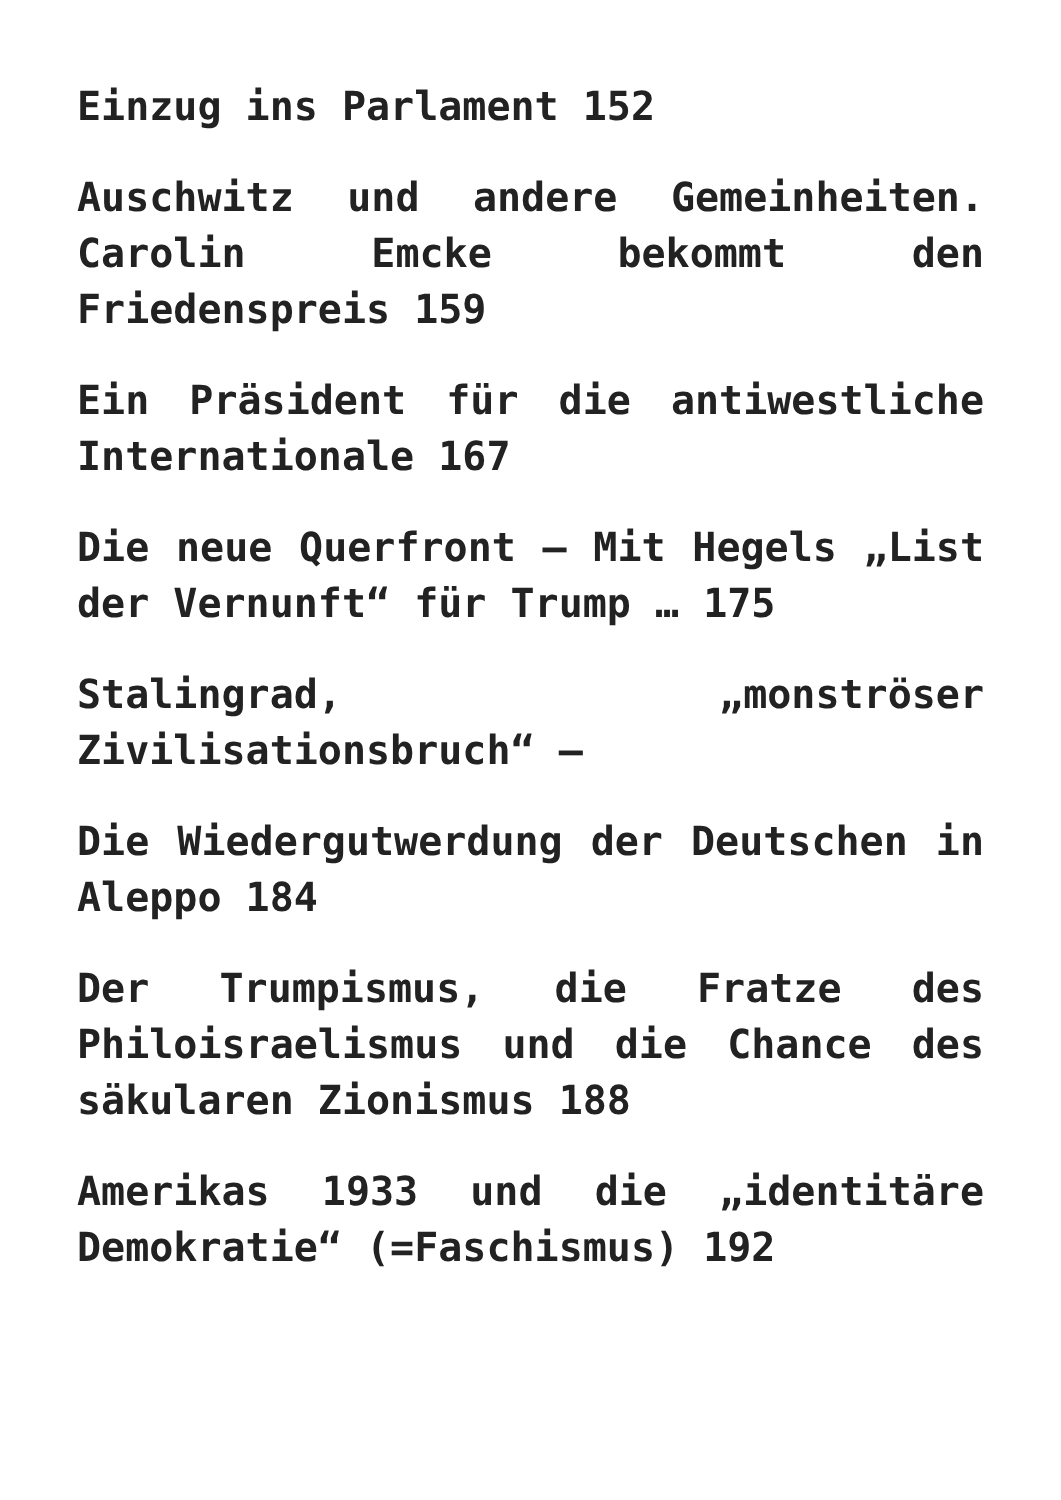Einzug ins Parlament 152
Auschwitz und andere Gemeinheiten. Carolin Emcke bekommt den Friedenspreis 159
Ein Präsident für die antiwestliche Internationale 167
Die neue Querfront – Mit Hegels „List der Vernunft“ für Trump … 175
Stalingrad, „monströser Zivilisationsbruch“ –
Die Wiedergutwerdung der Deutschen in Aleppo 184
Der Trumpismus, die Fratze des Philoisraelismus und die Chance des säkularen Zionismus 188
Amerikas 1933 und die „identitäre Demokratie“ (=Faschismus) 192